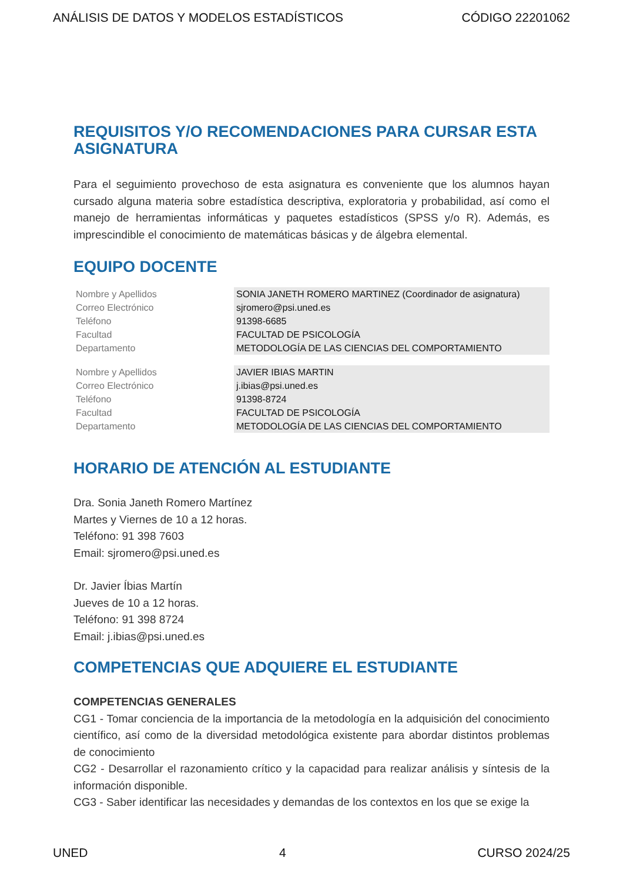ANÁLISIS DE DATOS Y MODELOS ESTADÍSTICOS CÓDIGO 22201062
REQUISITOS Y/O RECOMENDACIONES PARA CURSAR ESTA ASIGNATURA
Para el seguimiento provechoso de esta asignatura es conveniente que los alumnos hayan cursado alguna materia sobre estadística descriptiva, exploratoria y probabilidad, así como el manejo de herramientas informáticas y paquetes estadísticos (SPSS y/o R). Además, es imprescindible el conocimiento de matemáticas básicas y de álgebra elemental.
EQUIPO DOCENTE
| Nombre y Apellidos | SONIA JANETH ROMERO MARTINEZ (Coordinador de asignatura) |
| Correo Electrónico | sjromero@psi.uned.es |
| Teléfono | 91398-6685 |
| Facultad | FACULTAD DE PSICOLOGÍA |
| Departamento | METODOLOGÍA DE LAS CIENCIAS DEL COMPORTAMIENTO |
| Nombre y Apellidos | JAVIER IBIAS MARTIN |
| Correo Electrónico | j.ibias@psi.uned.es |
| Teléfono | 91398-8724 |
| Facultad | FACULTAD DE PSICOLOGÍA |
| Departamento | METODOLOGÍA DE LAS CIENCIAS DEL COMPORTAMIENTO |
HORARIO DE ATENCIÓN AL ESTUDIANTE
Dra. Sonia Janeth Romero Martínez
Martes y Viernes de 10 a 12 horas.
Teléfono: 91 398 7603
Email: sjromero@psi.uned.es
Dr. Javier Íbias Martín
Jueves de 10 a 12 horas.
Teléfono: 91 398 8724
Email: j.ibias@psi.uned.es
COMPETENCIAS QUE ADQUIERE EL ESTUDIANTE
COMPETENCIAS GENERALES
CG1 - Tomar conciencia de la importancia de la metodología en la adquisición del conocimiento científico, así como de la diversidad metodológica existente para abordar distintos problemas de conocimiento
CG2 - Desarrollar el razonamiento crítico y la capacidad para realizar análisis y síntesis de la información disponible.
CG3 - Saber identificar las necesidades y demandas de los contextos en los que se exige la
UNED 4 CURSO 2024/25